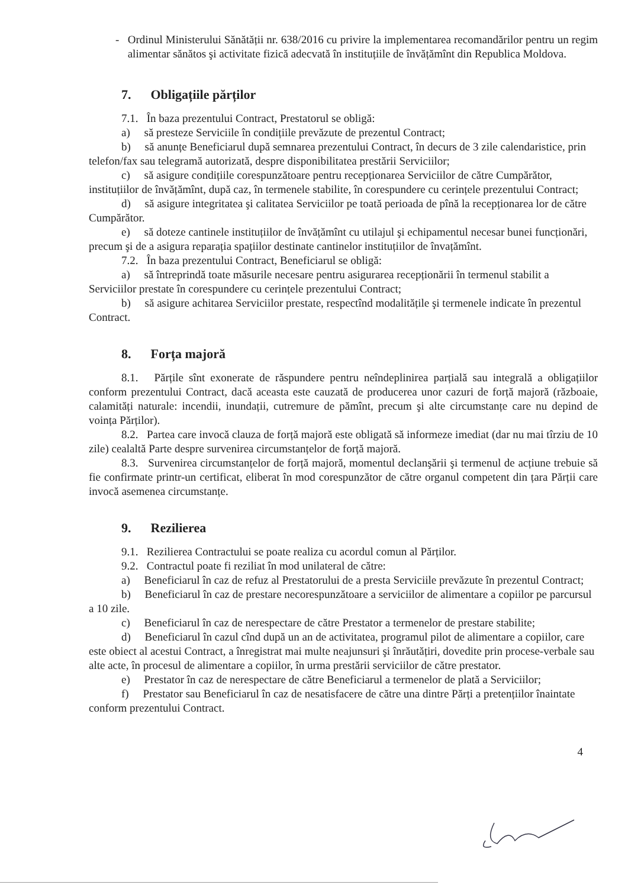- Ordinul Ministerului Sănătății nr. 638/2016 cu privire la implementarea recomandărilor pentru un regim alimentar sănătos şi activitate fizică adecvată în instituțiile de învățămînt din Republica Moldova.
7. Obligațiile părților
7.1. În baza prezentului Contract, Prestatorul se obligă:
a) să presteze Serviciile în condițiile prevăzute de prezentul Contract;
b) să anunțe Beneficiarul după semnarea prezentului Contract, în decurs de 3 zile calendaristice, prin telefon/fax sau telegramă autorizată, despre disponibilitatea prestării Serviciilor;
c) să asigure condițiile corespunzătoare pentru recepționarea Serviciilor de către Cumpărător, instituțiilor de învățămînt, după caz, în termenele stabilite, în corespundere cu cerințele prezentului Contract;
d) să asigure integritatea şi calitatea Serviciilor pe toată perioada de pînă la recepționarea lor de către Cumpărător.
e) să doteze cantinele instituțiilor de învățămînt cu utilajul şi echipamentul necesar bunei funcționări, precum şi de a asigura reparația spațiilor destinate cantinelor instituțiilor de învațămînt.
7.2. În baza prezentului Contract, Beneficiarul se obligă:
a) să întreprindă toate măsurile necesare pentru asigurarea recepționării în termenul stabilit a Serviciilor prestate în corespundere cu cerințele prezentului Contract;
b) să asigure achitarea Serviciilor prestate, respectînd modalitățile şi termenele indicate în prezentul Contract.
8. Forța majoră
8.1. Părțile sînt exonerate de răspundere pentru neîndeplinirea parțială sau integrală a obligațiilor conform prezentului Contract, dacă aceasta este cauzată de producerea unor cazuri de forță majoră (războaie, calamități naturale: incendii, inundații, cutremure de pămînt, precum şi alte circumstanțe care nu depind de voința Părților).
8.2. Partea care invocă clauza de forță majoră este obligată să informeze imediat (dar nu mai tîrziu de 10 zile) cealaltă Parte despre survenirea circumstanțelor de forță majoră.
8.3. Survenirea circumstanțelor de forță majoră, momentul declanşării şi termenul de acțiune trebuie să fie confirmate printr-un certificat, eliberat în mod corespunzător de către organul competent din țara Părții care invocă asemenea circumstanțe.
9. Rezilierea
9.1. Rezilierea Contractului se poate realiza cu acordul comun al Părților.
9.2. Contractul poate fi reziliat în mod unilateral de către:
a) Beneficiarul în caz de refuz al Prestatorului de a presta Serviciile prevăzute în prezentul Contract;
b) Beneficiarul în caz de prestare necorespunzătoare a serviciilor de alimentare a copiilor pe parcursul a 10 zile.
c) Beneficiarul în caz de nerespectare de către Prestator a termenelor de prestare stabilite;
d) Beneficiarul în cazul cînd după un an de activitatea, programul pilot de alimentare a copiilor, care este obiect al acestui Contract, a înregistrat mai multe neajunsuri şi înrăutățiri, dovedite prin procese-verbale sau alte acte, în procesul de alimentare a copiilor, în urma prestării serviciilor de către prestator.
e) Prestator în caz de nerespectare de către Beneficiarul a termenelor de plată a Serviciilor;
f) Prestator sau Beneficiarul în caz de nesatisfacere de către una dintre Părți a pretențiilor înaintate conform prezentului Contract.
4